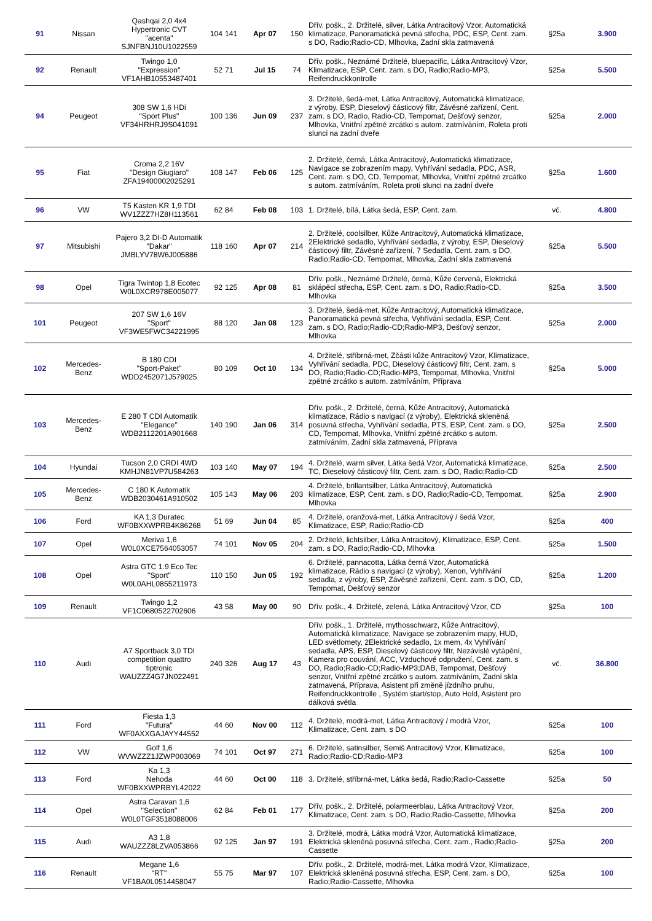| 91 | Nissan | Qashqai 2,0 4x4 Hypertronic CVT "acenta" SJNFBNJ10U1022559 | 104 | 141 | Apr 07 | 150 | Dřív. pošk., 2. Držitelé, silver, Látka Antracitový Vzor, Automatická klimatizace, Panoramatická pevná střecha, PDC, ESP, Cent. zam. s DO, Radio;Radio-CD, Mlhovka, Zadní skla zatmavená | §25a | 3.900 |
| 92 | Renault | Twingo 1,0 "Expression" VF1AHB10553487401 | 52 | 71 | Jul 15 | 74 | Dřív. pošk., Neznámé Držitelé, bluepacific, Látka Antracitový Vzor, Klimatizace, ESP, Cent. zam. s DO, Radio;Radio-MP3, Reifendruckkontrolle | §25a | 5.500 |
| 94 | Peugeot | 308 SW 1,6 HDi "Sport Plus" VF34HRHRJ9S041091 | 100 | 136 | Jun 09 | 237 | 3. Držitelé, šedá-met, Látka Antracitový, Automatická klimatizace, z výroby, ESP, Dieselový částicový filtr, Závěsné zařízení, Cent. zam. s DO, Radio, Radio-CD, Tempomat, Dešťový senzor, Mlhovka, Vnitřní zpětné zrcátko s autom. zatmíváním, Roleta proti slunci na zadní dveře | §25a | 2.000 |
| 95 | Fiat | Croma 2,2 16V "Design Giugiaro" ZFA19400002025291 | 108 | 147 | Feb 06 | 125 | 2. Držitelé, černá, Látka Antracitový, Automatická klimatizace, Navigace se zobrazením mapy, Vyhřívání sedadla, PDC, ASR, Cent. zam. s DO, CD, Tempomat, Mlhovka, Vnitřní zpětné zrcátko s autom. zatmíváním, Roleta proti slunci na zadní dveře | §25a | 1.600 |
| 96 | VW | T5 Kasten KR 1,9 TDI WV1ZZZ7HZ8H113561 | 62 | 84 | Feb 08 | 103 | 1. Držitelé, bílá, Látka šedá, ESP, Cent. zam. | vč. | 4.800 |
| 97 | Mitsubishi | Pajero 3,2 DI-D Automatik "Dakar" JMBLYV78W6J005886 | 118 | 160 | Apr 07 | 214 | 2. Držitelé, coolsilber, Kůže Antracitový, Automatická klimatizace, 2Elektrické sedadlo, Vyhřívání sedadla, z výroby, ESP, Dieselový částicový filtr, Závěsné zařízení, 7 Sedadla, Cent. zam. s DO, Radio;Radio-CD, Tempomat, Mlhovka, Zadní skla zatmavená | §25a | 5.500 |
| 98 | Opel | Tigra Twintop 1,8 Ecotec W0L0XCR978E005077 | 92 | 125 | Apr 08 | 81 | Dřív. pošk., Neznámé Držitelé, černá, Kůže červená, Elektrická sklápěcí střecha, ESP, Cent. zam. s DO, Radio;Radio-CD, Mlhovka | §25a | 3.500 |
| 101 | Peugeot | 207 SW 1,6 16V "Sport" VF3WE5FWC34221995 | 88 | 120 | Jan 08 | 123 | 3. Držitelé, šedá-met, Kůže Antracitový, Automatická klimatizace, Panoramatická pevná střecha, Vyhřívání sedadla, ESP, Cent. zam. s DO, Radio;Radio-CD;Radio-MP3, Dešťový senzor, Mlhovka | §25a | 2.000 |
| 102 | Mercedes- Benz | B 180 CDI "Sport-Paket" WDD2452071J579025 | 80 | 109 | Oct 10 | 134 | 4. Držitelé, stříbrná-met, Zčásti kůže Antracitový Vzor, Klimatizace, Vyhřívání sedadla, PDC, Dieselový částicový filtr, Cent. zam. s DO, Radio;Radio-CD;Radio-MP3, Tempomat, Mlhovka, Vnitřní zpětné zrcátko s autom. zatmíváním, Příprava | §25a | 5.000 |
| 103 | Mercedes- Benz | E 280 T CDI Automatik "Elegance" WDB2112201A901668 | 140 | 190 | Jan 06 | 314 | Dřív. pošk., 2. Držitelé, černá, Kůže Antracitový, Automatická klimatizace, Rádio s navigací (z výroby), Elektrická skleněná posuvná střecha, Vyhřívání sedadla, PTS, ESP, Cent. zam. s DO, CD, Tempomat, Mlhovka, Vnitřní zpětné zrcátko s autom. zatmíváním, Zadní skla zatmavená, Příprava | §25a | 2.500 |
| 104 | Hyundai | Tucson 2,0 CRDI 4WD KMHJN81VP7U584263 | 103 | 140 | May 07 | 194 | 4. Držitelé, warm silver, Látka šedá Vzor, Automatická klimatizace, TC, Dieselový částicový filtr, Cent. zam. s DO, Radio;Radio-CD | §25a | 2.500 |
| 105 | Mercedes- Benz | C 180 K Automatik WDB2030461A910502 | 105 | 143 | May 06 | 203 | 4. Držitelé, brillantsilber, Látka Antracitový, Automatická klimatizace, ESP, Cent. zam. s DO, Radio;Radio-CD, Tempomat, Mlhovka | §25a | 2.900 |
| 106 | Ford | KA 1,3 Duratec WF0BXXWPRB4K86268 | 51 | 69 | Jun 04 | 85 | 4. Držitelé, oranžová-met, Látka Antracitový / šedá Vzor, Klimatizace, ESP, Radio;Radio-CD | §25a | 400 |
| 107 | Opel | Meriva 1,6 W0L0XCE7564053057 | 74 | 101 | Nov 05 | 204 | 2. Držitelé, lichtsilber, Látka Antracitový, Klimatizace, ESP, Cent. zam. s DO, Radio;Radio-CD, Mlhovka | §25a | 1.500 |
| 108 | Opel | Astra GTC 1.9 Eco Tec "Sport" W0L0AHL0855211973 | 110 | 150 | Jun 05 | 192 | 6. Držitelé, pannacotta, Látka černá Vzor, Automatická klimatizace, Rádio s navigací (z výroby), Xenon, Vyhřívání sedadla, z výroby, ESP, Závěsné zařízení, Cent. zam. s DO, CD, Tempomat, Dešťový senzor | §25a | 1.200 |
| 109 | Renault | Twingo 1,2 VF1C0680522702606 | 43 | 58 | May 00 | 90 | Dřív. pošk., 4. Držitelé, zelená, Látka Antracitový Vzor, CD | §25a | 100 |
| 110 | Audi | A7 Sportback 3,0 TDI competition quattro tiptronic WAUZZZ4G7JN022491 | 240 | 326 | Aug 17 | 43 | Dřív. pošk., 1. Držitelé, mythosschwarz, Kůže Antracitový, Automatická klimatizace, Navigace se zobrazením mapy, HUD, LED světlomety, 2Elektrické sedadlo, 1x mem, 4x Vyhřívání sedadla, APS, ESP, Dieselový částicový filtr, Nezávislé vytápění, Kamera pro couvání, ACC, Vzduchové odpružení, Cent. zam. s DO, Radio;Radio-CD;Radio-MP3;DAB, Tempomat, Dešťový senzor, Vnitřní zpětné zrcátko s autom. zatmíváním, Zadní skla zatmavená, Příprava, Asistent při změně jízdního pruhu, Reifendruckkontrolle , Systém start/stop, Auto Hold, Asistent pro dálková světla | vč. | 36.800 |
| 111 | Ford | Fiesta 1,3 "Futura" WF0AXXGAJAYY44552 | 44 | 60 | Nov 00 | 112 | 4. Držitelé, modrá-met, Látka Antracitový / modrá Vzor, Klimatizace, Cent. zam. s DO | §25a | 100 |
| 112 | VW | Golf 1,6 WVWZZZ1JZWP003069 | 74 | 101 | Oct 97 | 271 | 6. Držitelé, satinsilber, Semiš Antracitový Vzor, Klimatizace, Radio;Radio-CD;Radio-MP3 | §25a | 100 |
| 113 | Ford | Ka 1,3 Nehoda WF0BXXWPRBYL42022 | 44 | 60 | Oct 00 | 118 | 3. Držitelé, stříbrná-met, Látka šedá, Radio;Radio-Cassette | §25a | 50 |
| 114 | Opel | Astra Caravan 1,6 "Selection" W0L0TGF3518088006 | 62 | 84 | Feb 01 | 177 | Dřív. pošk., 2. Držitelé, polarmeerblau, Látka Antracitový Vzor, Klimatizace, Cent. zam. s DO, Radio;Radio-Cassette, Mlhovka | §25a | 200 |
| 115 | Audi | A3 1,8 WAUZZZ8LZVA053866 | 92 | 125 | Jan 97 | 191 | 3. Držitelé, modrá, Látka modrá Vzor, Automatická klimatizace, Elektrická skleněná posuvná střecha, Cent. zam., Radio;Radio-Cassette | §25a | 200 |
| 116 | Renault | Megane 1,6 "RT" VF1BA0L0514458047 | 55 | 75 | Mar 97 | 107 | Dřív. pošk., 2. Držitelé, modrá-met, Látka modrá Vzor, Klimatizace, Elektrická skleněná posuvná střecha, ESP, Cent. zam. s DO, Radio;Radio-Cassette, Mlhovka | §25a | 100 |